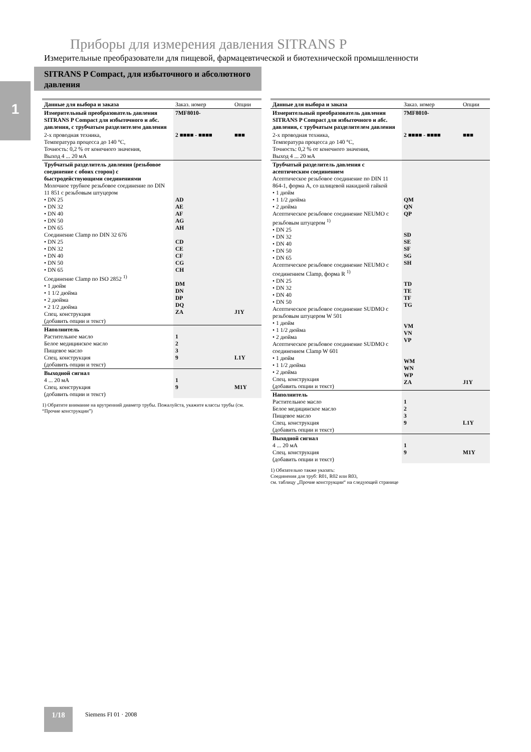Приборы для измерения давления SITRANS P
Измерительные преобразователи для пищевой, фармацевтической и биотехнической промышленности
SITRANS P Compact, для избыточного и абсолютного давления
1
| Данные для выбора и заказа | Заказ. номер | Опции |
| --- | --- | --- |
| Измерительный преобразователь давления SITRANS P Compact для избыточного и абс. давления, с трубчатым разделителем давления | 7MF8010- | |
| 2-х проводная техника, Температура процесса до 140 °C, Точность: 0,2 % от конечного значения, Выход 4 ... 20 мА | 2 ■■■■ - ■■■■ | ■■■ |
| Трубчатый разделитель давления (резьбовое соединение с обоих сторон) с быстродействующими соединениями Молочное трубное резьбовое соединение по DIN 11 851 с резьбовым штуцером • DN 25 • DN 32 • DN 40 • DN 50 • DN 65 Соединение Clamp по DIN 32 676 • DN 25 • DN 32 • DN 40 • DN 50 • DN 65 Соединение Clamp по ISO 2852 <sup>1)</sup> • 1 дюйм • 1 1/2 дюйма • 2 дюйма • 2 1/2 дюйма Спец. конструкция (добавить опции и текст) | AD AE AF AG AH CD CE CF CG CH DM DN DP DQ ZA | J1Y |
| Наполнитель Растительное масло Белое медицинское масло Пищевое масло Спец. конструкция (добавить опции и текст) | 1 2 3 9 | L1Y |
| Выходной сигнал 4 ... 20 мА Спец. конструкция (добавить опции и текст) | 1 9 | M1Y |
1) Обратите внимание на врутренний диаметр трубы. Пожалуйста, укажите классы трубы (см. “Прочие конструкции”)
| Данные для выбора и заказа | Заказ. номер | Опции |
| --- | --- | --- |
| Измерительный преобразователь давления SITRANS P Compact для избыточного и абс. давления, с трубчатым разделителем давления | 7MF8010- | |
| 2-х проводная техника, Температура процесса до 140 °C, Точность: 0,2 % от конечного значения, Выход 4 ... 20 мА | 2 ■■■■ - ■■■■ | ■■■ |
| Трубчатый разделитель давления с асептическим соединением Асептическое резьбовое соединение по DIN 11 864-1, форма А, со шлицевой накидной гайкой • 1 дюйм • 1 1/2 дюйма • 2 дюйма Асептическое резьбовое соединение NEUMO с резьбовым штуцером <sup>1)</sup> • DN 25 • DN 32 • DN 40 • DN 50 • DN 65 Асептическое резьбовое соединение NEUMO с соединением Clamp, форма R <sup>1)</sup> • DN 25 • DN 32 • DN 40 • DN 50 Асептическое резьбовое соединение SUDMO с резьбовым штуцером W 501 • 1 дюйм • 1 1/2 дюйма • 2 дюйма Асептическое резьбовое соединение SUDMO с соединением Clamp W 601 • 1 дюйм • 1 1/2 дюйма • 2 дюйма Спец. конструкция (добавить опции и текст) | QM QN QP SD SE SF SG SH TD TE TF TG VM VN VP WM WN WP ZA | J1Y |
| Наполнитель Растительное масло Белое медицинское масло Пищевое масло Спец. конструкция (добавить опции и текст) | 1 2 3 9 | L1Y |
| Выходной сигнал 4 ... 20 мА Спец. конструкция (добавить опции и текст) | 1 9 | M1Y |
1) Обязательно также указать:
Соединения для труб: R01, R02 или R03,
см. таблицу „Прочие конструкции“ на следующей странице
1/18 Siemens FI 01 · 2008